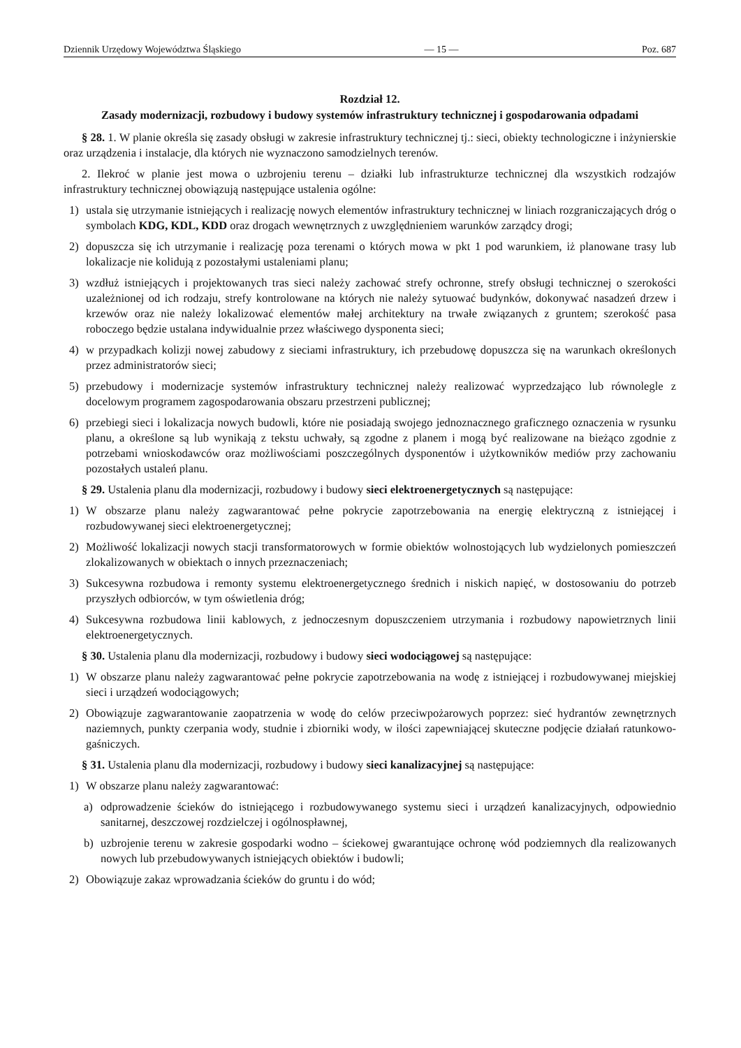Dziennik Urzędowy Województwa Śląskiego — 15 — Poz. 687
Rozdział 12.
Zasady modernizacji, rozbudowy i budowy systemów infrastruktury technicznej i gospodarowania odpadami
§ 28. 1. W planie określa się zasady obsługi w zakresie infrastruktury technicznej tj.: sieci, obiekty technologiczne i inżynierskie oraz urządzenia i instalacje, dla których nie wyznaczono samodzielnych terenów.
2. Ilekroć w planie jest mowa o uzbrojeniu terenu – działki lub infrastrukturze technicznej dla wszystkich rodzajów infrastruktury technicznej obowiązują następujące ustalenia ogólne:
1) ustala się utrzymanie istniejących i realizację nowych elementów infrastruktury technicznej w liniach rozgraniczających dróg o symbolach KDG, KDL, KDD oraz drogach wewnętrznych z uwzględnieniem warunków zarządcy drogi;
2) dopuszcza się ich utrzymanie i realizację poza terenami o których mowa w pkt 1 pod warunkiem, iż planowane trasy lub lokalizacje nie kolidują z pozostałymi ustaleniami planu;
3) wzdłuż istniejących i projektowanych tras sieci należy zachować strefy ochronne, strefy obsługi technicznej o szerokości uzależnionej od ich rodzaju, strefy kontrolowane na których nie należy sytuować budynków, dokonywać nasadzeń drzew i krzewów oraz nie należy lokalizować elementów małej architektury na trwałe związanych z gruntem; szerokość pasa roboczego będzie ustalana indywidualnie przez właściwego dysponenta sieci;
4) w przypadkach kolizji nowej zabudowy z sieciami infrastruktury, ich przebudowę dopuszcza się na warunkach określonych przez administratorów sieci;
5) przebudowy i modernizacje systemów infrastruktury technicznej należy realizować wyprzedzająco lub równolegle z docelowym programem zagospodarowania obszaru przestrzeni publicznej;
6) przebiegi sieci i lokalizacja nowych budowli, które nie posiadają swojego jednoznacznego graficznego oznaczenia w rysunku planu, a określone są lub wynikają z tekstu uchwały, są zgodne z planem i mogą być realizowane na bieżąco zgodnie z potrzebami wnioskodawców oraz możliwościami poszczególnych dysponentów i użytkowników mediów przy zachowaniu pozostałych ustaleń planu.
§ 29. Ustalenia planu dla modernizacji, rozbudowy i budowy sieci elektroenergetycznych są następujące:
1) W obszarze planu należy zagwarantować pełne pokrycie zapotrzebowania na energię elektryczną z istniejącej i rozbudowywanej sieci elektroenergetycznej;
2) Możliwość lokalizacji nowych stacji transformatorowych w formie obiektów wolnostojących lub wydzielonych pomieszczeń zlokalizowanych w obiektach o innych przeznaczeniach;
3) Sukcesywna rozbudowa i remonty systemu elektroenergetycznego średnich i niskich napięć, w dostosowaniu do potrzeb przyszłych odbiorców, w tym oświetlenia dróg;
4) Sukcesywna rozbudowa linii kablowych, z jednoczesnym dopuszczeniem utrzymania i rozbudowy napowietrznych linii elektroenergetycznych.
§ 30. Ustalenia planu dla modernizacji, rozbudowy i budowy sieci wodociągowej są następujące:
1) W obszarze planu należy zagwarantować pełne pokrycie zapotrzebowania na wodę z istniejącej i rozbudowywanej miejskiej sieci i urządzeń wodociągowych;
2) Obowiązuje zagwarantowanie zaopatrzenia w wodę do celów przeciwpożarowych poprzez: sieć hydrantów zewnętrznych naziemnych, punkty czerpania wody, studnie i zbiorniki wody, w ilości zapewniającej skuteczne podjęcie działań ratunkowo-gaśniczych.
§ 31. Ustalenia planu dla modernizacji, rozbudowy i budowy sieci kanalizacyjnej są następujące:
1) W obszarze planu należy zagwarantować:
a) odprowadzenie ścieków do istniejącego i rozbudowywanego systemu sieci i urządzeń kanalizacyjnych, odpowiednio sanitarnej, deszczowej rozdzielczej i ogólnospławnej,
b) uzbrojenie terenu w zakresie gospodarki wodno – ściekowej gwarantujące ochronę wód podziemnych dla realizowanych nowych lub przebudowywanych istniejących obiektów i budowli;
2) Obowiązuje zakaz wprowadzania ścieków do gruntu i do wód;